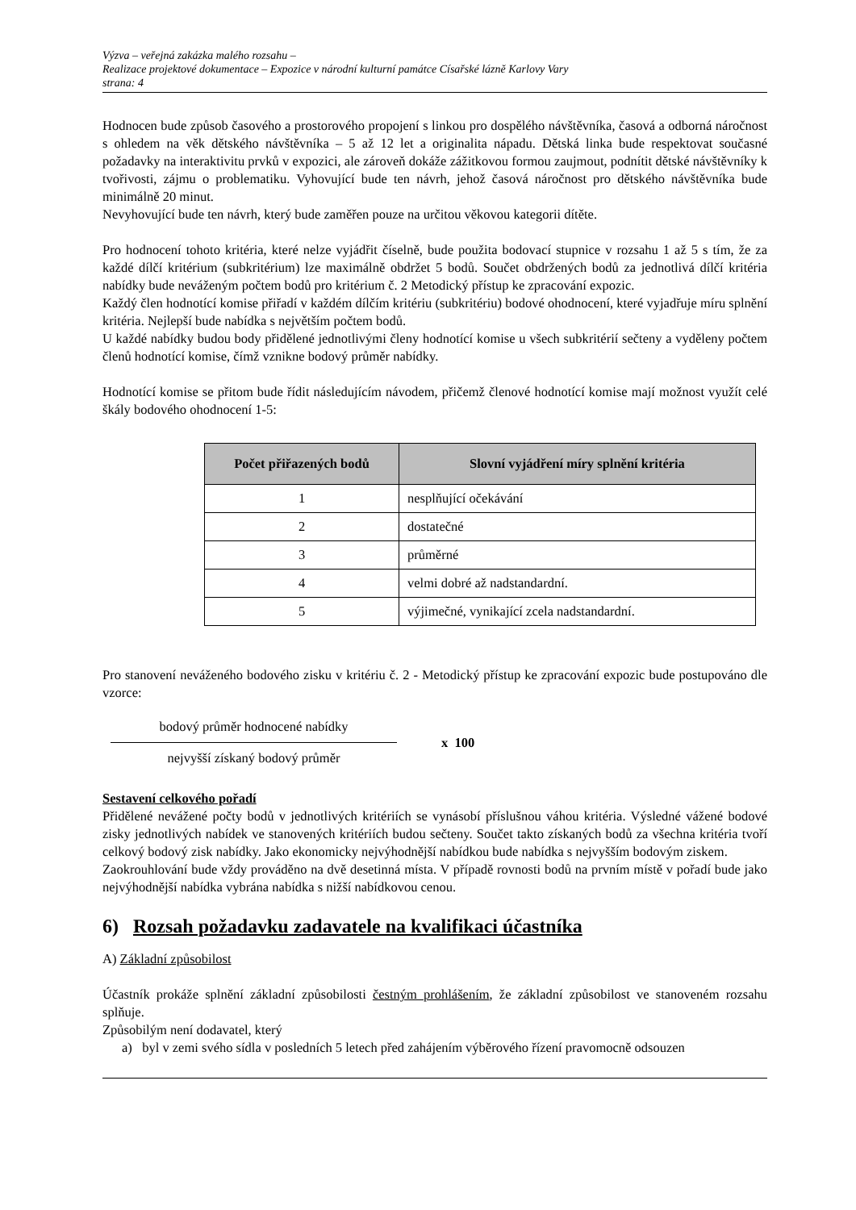Výzva – veřejná zakázka malého rozsahu –
Realizace projektové dokumentace – Expozice v národní kulturní památce Císařské lázně Karlovy Vary
strana: 4
Hodnocen bude způsob časového a prostorového propojení s linkou pro dospělého návštěvníka, časová a odborná náročnost s ohledem na věk dětského návštěvníka – 5 až 12 let a originalita nápadu. Dětská linka bude respektovat současné požadavky na interaktivitu prvků v expozici, ale zároveň dokáže zážitkovou formou zaujmout, podnítit dětské návštěvníky k tvořivosti, zájmu o problematiku. Vyhovující bude ten návrh, jehož časová náročnost pro dětského návštěvníka bude minimálně 20 minut.
Nevyhovující bude ten návrh, který bude zaměřen pouze na určitou věkovou kategorii dítěte.
Pro hodnocení tohoto kritéria, které nelze vyjádřit číselně, bude použita bodovací stupnice v rozsahu 1 až 5 s tím, že za každé dílčí kritérium (subkritérium) lze maximálně obdržet 5 bodů. Součet obdržených bodů za jednotlivá dílčí kritéria nabídky bude neváženým počtem bodů pro kritérium č. 2 Metodický přístup ke zpracování expozic.
Každý člen hodnotící komise přiřadí v každém dílčím kritériu (subkritériu) bodové ohodnocení, které vyjadřuje míru splnění kritéria. Nejlepší bude nabídka s největším počtem bodů.
U každé nabídky budou body přidělené jednotlivými členy hodnotící komise u všech subkritérií sečteny a vyděleny počtem členů hodnotící komise, čímž vznikne bodový průměr nabídky.
Hodnotící komise se přitom bude řídit následujícím návodem, přičemž členové hodnotící komise mají možnost využít celé škály bodového ohodnocení 1-5:
| Počet přiřazených bodů | Slovní vyjádření míry splnění kritéria |
| --- | --- |
| 1 | nesplňující očekávání |
| 2 | dostatečné |
| 3 | průměrné |
| 4 | velmi dobré až nadstandardní. |
| 5 | výjimečné, vynikající zcela nadstandardní. |
Pro stanovení neváženého bodového zisku v kritériu č. 2 - Metodický přístup ke zpracování expozic bude postupováno dle vzorce:
bodový průměr hodnocené nabídky
nejvyšší získaný bodový průměr
x 100
Sestavení celkového pořadí
Přidělené nevážené počty bodů v jednotlivých kritériích se vynásobí příslušnou váhou kritéria. Výsledné vážené bodové zisky jednotlivých nabídek ve stanovených kritériích budou sečteny. Součet takto získaných bodů za všechna kritéria tvoří celkový bodový zisk nabídky. Jako ekonomicky nejvýhodnější nabídkou bude nabídka s nejvyšším bodovým ziskem.
Zaokrouhlování bude vždy prováděno na dvě desetinná místa. V případě rovnosti bodů na prvním místě v pořadí bude jako nejvýhodnější nabídka vybrána nabídka s nižší nabídkovou cenou.
6) Rozsah požadavku zadavatele na kvalifikaci účastníka
A) Základní způsobilost
Účastník prokáže splnění základní způsobilosti čestným prohlášením, že základní způsobilost ve stanoveném rozsahu splňuje.
Způsobilým není dodavatel, který
a) byl v zemi svého sídla v posledních 5 letech před zahájením výběrového řízení pravomocně odsouzen